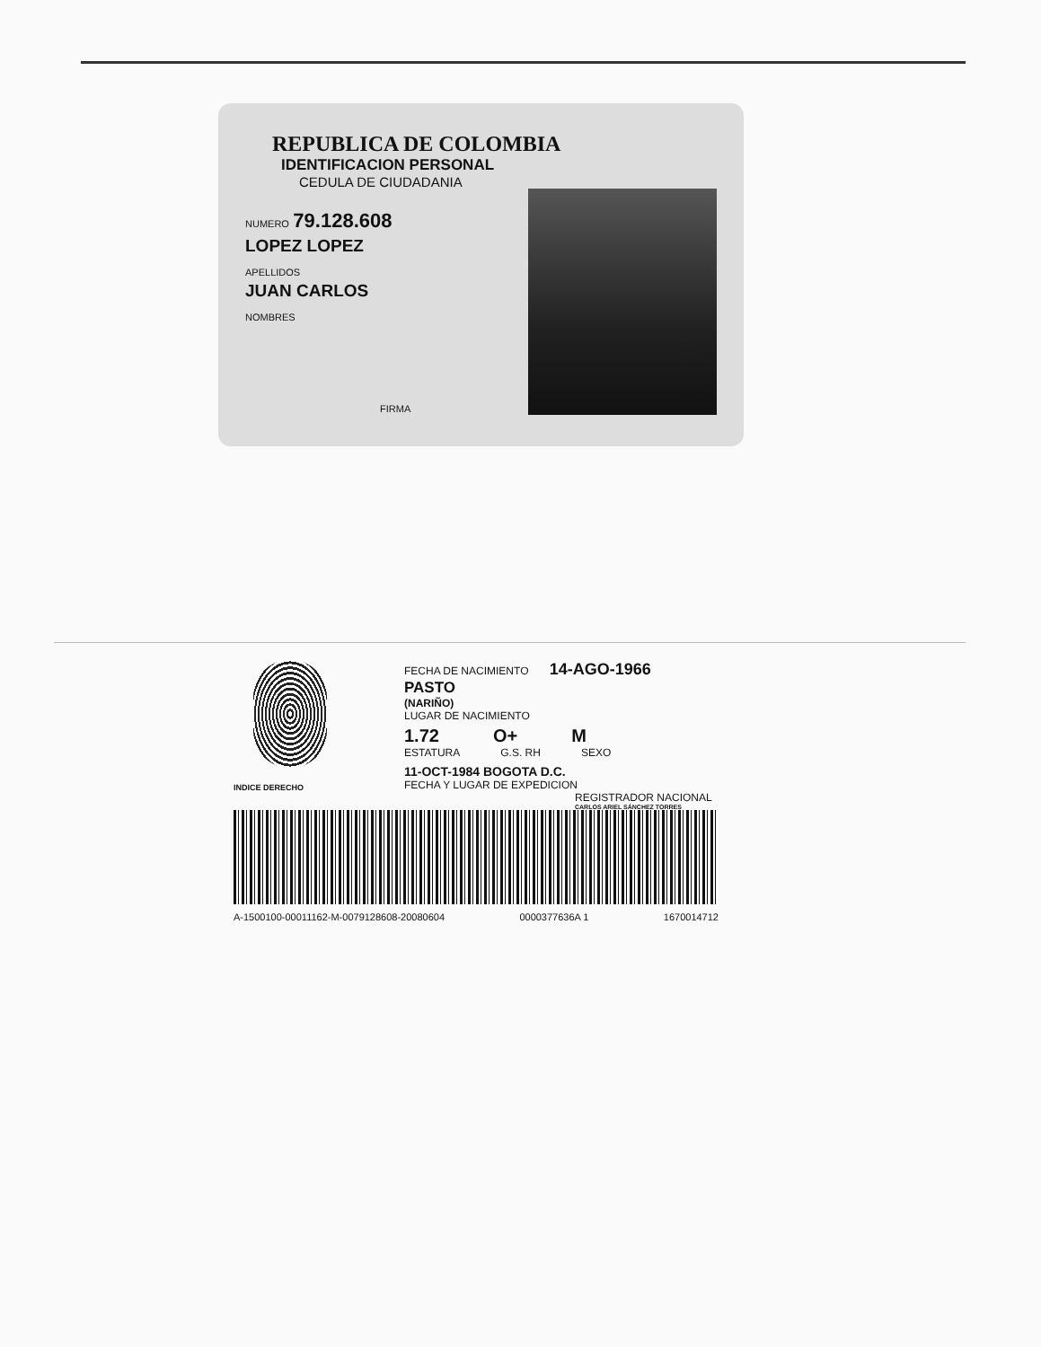REPUBLICA DE COLOMBIA
IDENTIFICACION PERSONAL
CEDULA DE CIUDADANIA
NUMERO 79.128.608
LOPEZ LOPEZ
APELLIDOS
JUAN CARLOS
NOMBRES
FIRMA
FECHA DE NACIMIENTO 14-AGO-1966
PASTO
(NARIÑO)
LUGAR DE NACIMIENTO
1.72 O+ M
ESTATURA G.S. RH SEXO
11-OCT-1984 BOGOTA D.C.
FECHA Y LUGAR DE EXPEDICION
REGISTRADOR NACIONAL
CARLOS ARIEL SÁNCHEZ TORRES
INDICE DERECHO
A-1500100-00011162-M-0079128608-20080604 0000377636A 1 1670014712